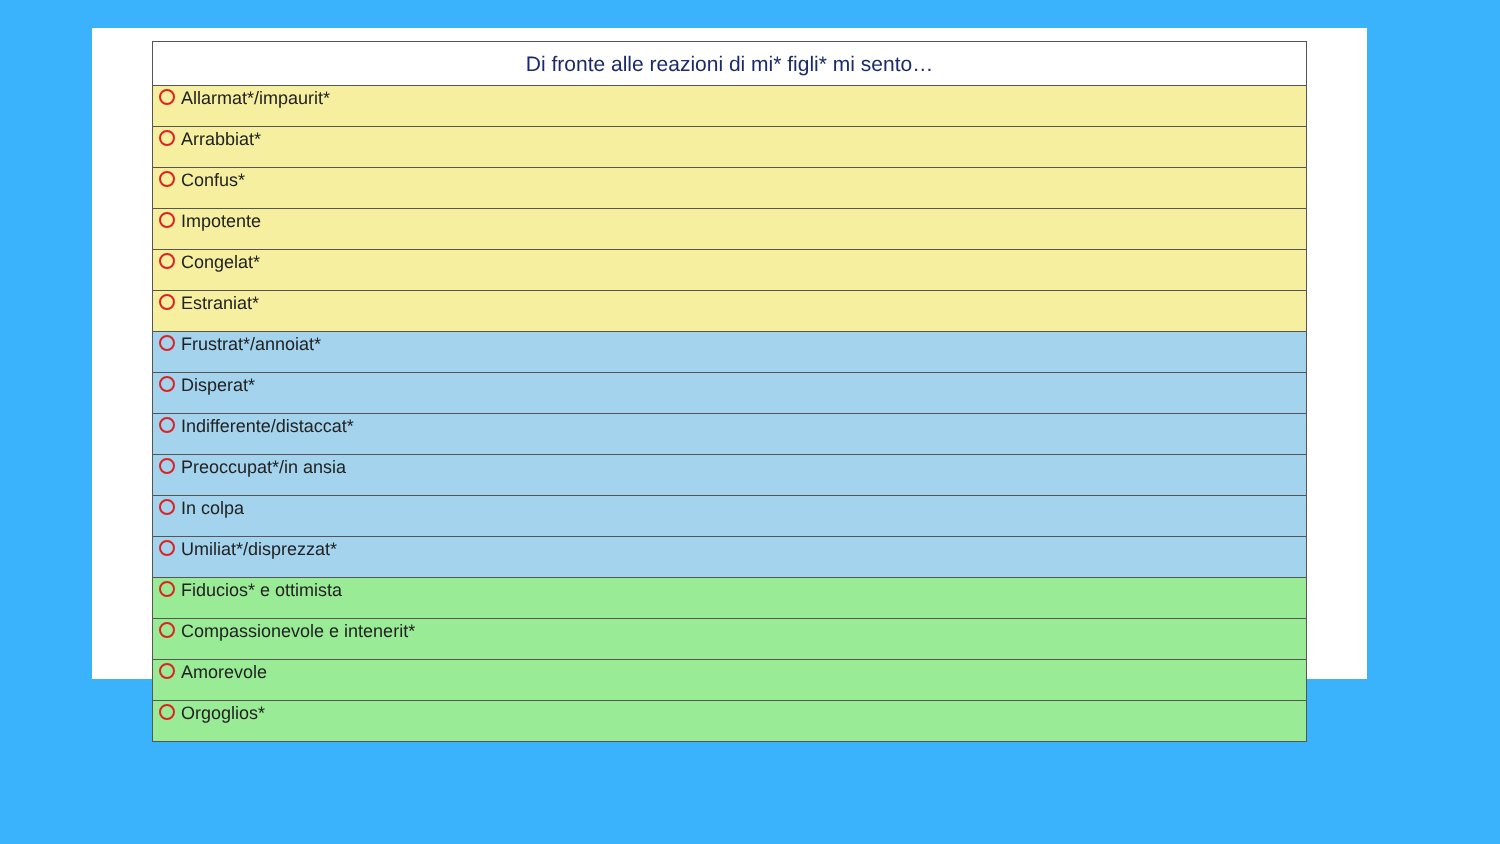| Di fronte alle reazioni di mi* figli* mi sento… |
| --- |
| Allarmat*/impaurit* |
| Arrabbiat* |
| Confus* |
| Impotente |
| Congelat* |
| Estraniat* |
| Frustrat*/annoiat* |
| Disperat* |
| Indifferente/distaccat* |
| Preoccupat*/in ansia |
| In colpa |
| Umiliat*/disprezzat* |
| Fiducios* e ottimista |
| Compassionevole e intenerit* |
| Amorevole |
| Orgoglios* |